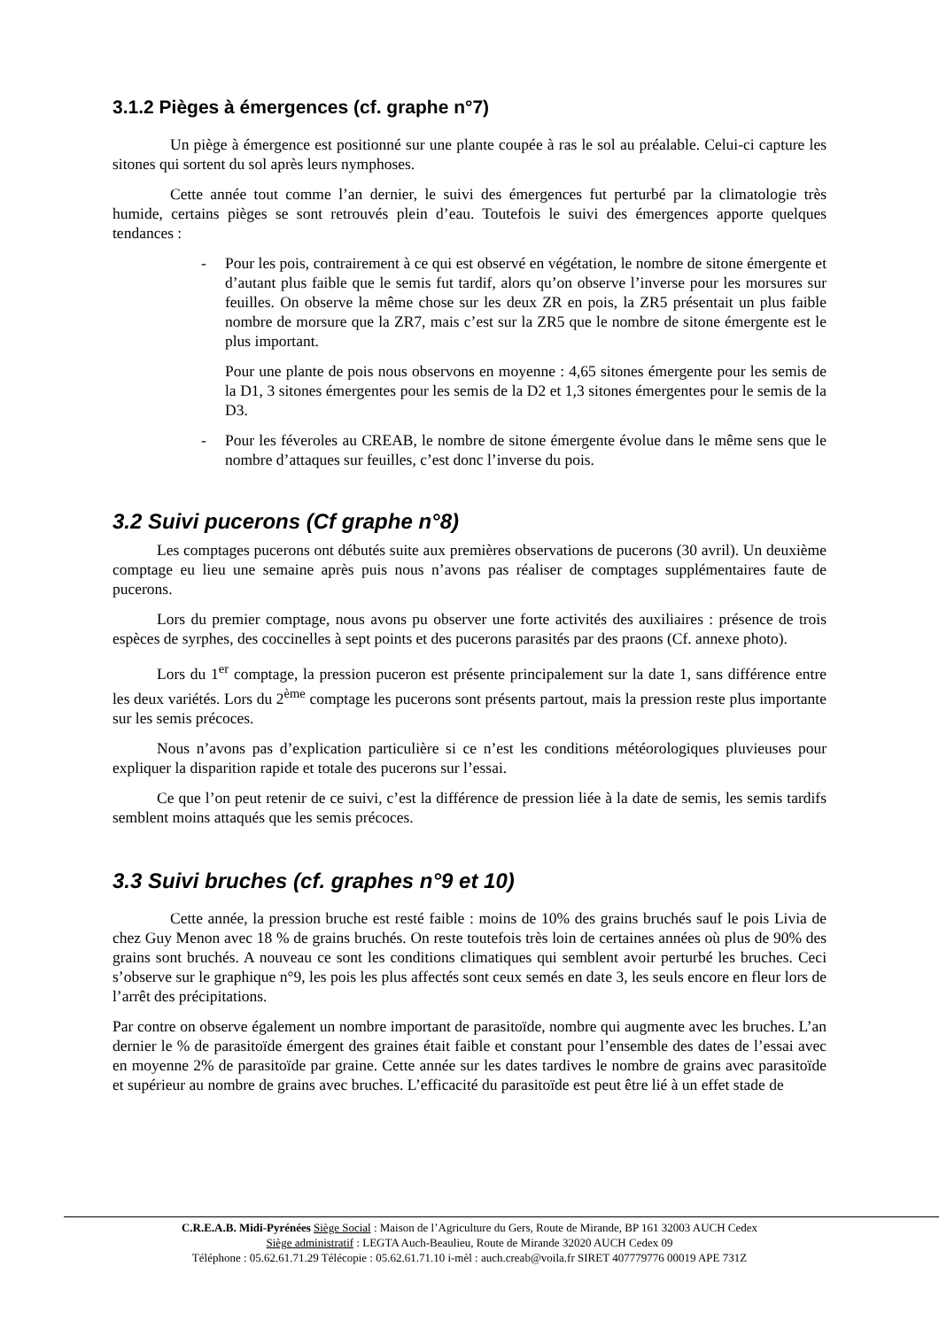3.1.2 Pièges à émergences (cf. graphe n°7)
Un piège à émergence est positionné sur une plante coupée à ras le sol au préalable. Celui-ci capture les sitones qui sortent du sol après leurs nymphoses.
Cette année tout comme l’an dernier, le suivi des émergences fut perturbé par la climatologie très humide, certains pièges se sont retrouvés plein d’eau. Toutefois le suivi des émergences apporte quelques tendances :
- Pour les pois, contrairement à ce qui est observé en végétation, le nombre de sitone émergente et d’autant plus faible que le semis fut tardif, alors qu’on observe l’inverse pour les morsures sur feuilles. On observe la même chose sur les deux ZR en pois, la ZR5 présentait un plus faible nombre de morsure que la ZR7, mais c’est sur la ZR5 que le nombre de sitone émergente est le plus important.
Pour une plante de pois nous observons en moyenne : 4,65 sitones émergente pour les semis de la D1, 3 sitones émergentes pour les semis de la D2 et 1,3 sitones émergentes pour le semis de la D3.
- Pour les féveroles au CREAB, le nombre de sitone émergente évolue dans le même sens que le nombre d’attaques sur feuilles, c’est donc l’inverse du pois.
3.2 Suivi pucerons (Cf graphe n°8)
Les comptages pucerons ont débutés suite aux premières observations de pucerons (30 avril). Un deuxième comptage eu lieu une semaine après puis nous n’avons pas réaliser de comptages supplémentaires faute de pucerons.
Lors du premier comptage, nous avons pu observer une forte activités des auxiliaires : présence de trois espèces de syrphes, des coccinelles à sept points et des pucerons parasités par des praons (Cf. annexe photo).
Lors du 1<sup>er</sup> comptage, la pression puceron est présente principalement sur la date 1, sans différence entre les deux variétés. Lors du 2<sup>ème</sup> comptage les pucerons sont présents partout, mais la pression reste plus importante sur les semis précoces.
Nous n’avons pas d’explication particulière si ce n’est les conditions météorologiques pluvieuses pour expliquer la disparition rapide et totale des pucerons sur l’essai.
Ce que l’on peut retenir de ce suivi, c’est la différence de pression liée à la date de semis, les semis tardifs semblent moins attaqués que les semis précoces.
3.3 Suivi bruches (cf. graphes n°9 et 10)
Cette année, la pression bruche est resté faible : moins de 10% des grains bruchés sauf le pois Livia de chez Guy Menon avec 18 % de grains bruchés. On reste toutefois très loin de certaines années où plus de 90% des grains sont bruchés. A nouveau ce sont les conditions climatiques qui semblent avoir perturbé les bruches. Ceci s’observe sur le graphique n°9, les pois les plus affectés sont ceux semés en date 3, les seuls encore en fleur lors de l’arrêt des précipitations.
Par contre on observe également un nombre important de parasitoïde, nombre qui augmente avec les bruches. L’an dernier le % de parasitoïde émergent des graines était faible et constant pour l’ensemble des dates de l’essai avec en moyenne 2% de parasitoïde par graine. Cette année sur les dates tardives le nombre de grains avec parasitoïde et supérieur au nombre de grains avec bruches. L’efficacité du parasitoïde est peut être lié à un effet stade de
C.R.E.A.B. Midi-Pyrénées Siège Social : Maison de l’Agriculture du Gers, Route de Mirande, BP 161 32003 AUCH Cedex
Siège administratif : LEGTA Auch-Beaulieu, Route de Mirande 32020 AUCH Cedex 09
Téléphone : 05.62.61.71.29 Télécopie : 05.62.61.71.10 i-mèl : auch.creab@voila.fr SIRET 407779776 00019 APE 731Z